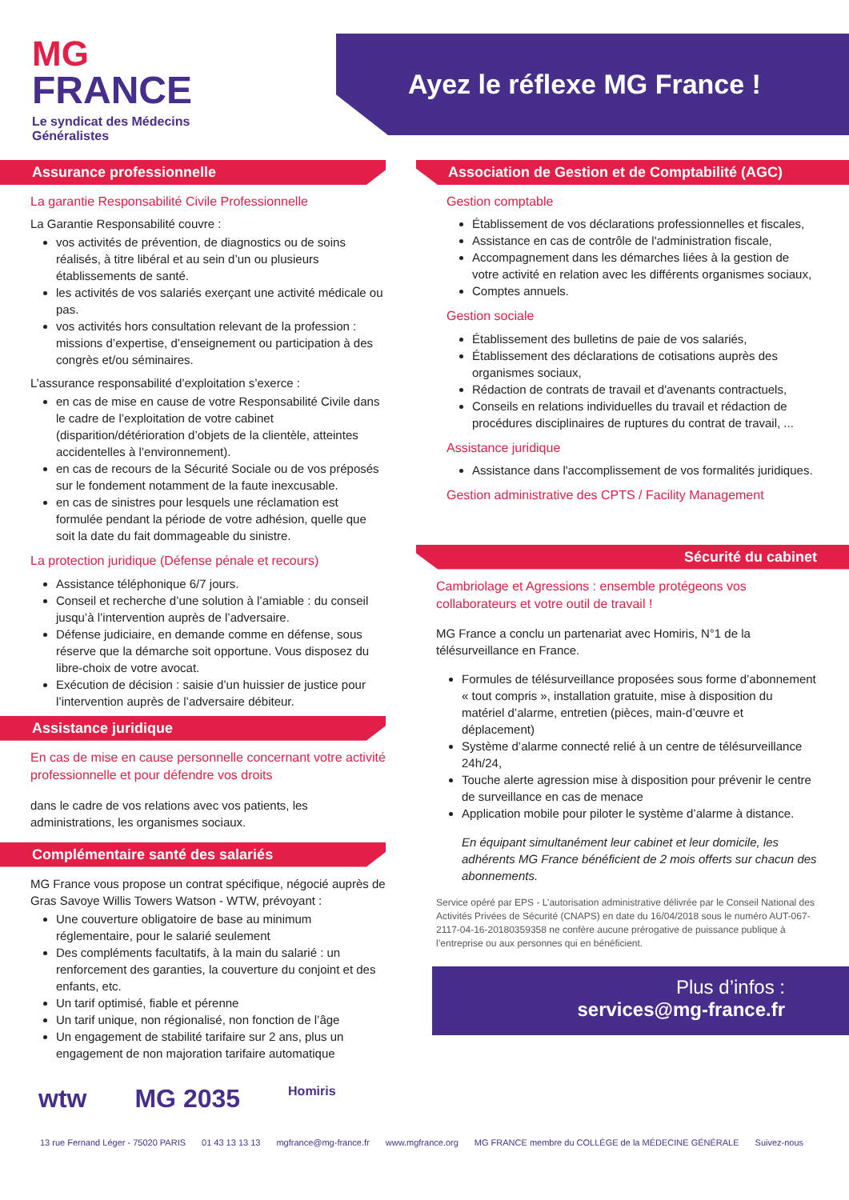MG
FRANCE
Le syndicat des Médecins
Généralistes
Ayez le réflexe MG France !
Assurance professionnelle
La garantie Responsabilité Civile Professionnelle
La Garantie Responsabilité couvre :
vos activités de prévention, de diagnostics ou de soins réalisés, à titre libéral et au sein d’un ou plusieurs établissements de santé.
les activités de vos salariés exerçant une activité médicale ou pas.
vos activités hors consultation relevant de la profession : missions d’expertise, d’enseignement ou participation à des congrès et/ou séminaires.
L’assurance responsabilité d’exploitation s’exerce :
en cas de mise en cause de votre Responsabilité Civile dans le cadre de l’exploitation de votre cabinet (disparition/détérioration d’objets de la clientèle, atteintes accidentelles à l’environnement).
en cas de recours de la Sécurité Sociale ou de vos préposés sur le fondement notamment de la faute inexcusable.
en cas de sinistres pour lesquels une réclamation est formulée pendant la période de votre adhésion, quelle que soit la date du fait dommageable du sinistre.
La protection juridique (Défense pénale et recours)
Assistance téléphonique 6/7 jours.
Conseil et recherche d’une solution à l’amiable : du conseil jusqu’à l’intervention auprès de l’adversaire.
Défense judiciaire, en demande comme en défense, sous réserve que la démarche soit opportune. Vous disposez du libre-choix de votre avocat.
Exécution de décision : saisie d’un huissier de justice pour l’intervention auprès de l’adversaire débiteur.
Assistance juridique
En cas de mise en cause personnelle concernant votre activité professionnelle et pour défendre vos droits
dans le cadre de vos relations avec vos patients, les administrations, les organismes sociaux.
Complémentaire santé des salariés
MG France vous propose un contrat spécifique, négocié auprès de Gras Savoye Willis Towers Watson - WTW, prévoyant :
Une couverture obligatoire de base au minimum réglementaire, pour le salarié seulement
Des compléments facultatifs, à la main du salarié : un renforcement des garanties, la couverture du conjoint et des enfants, etc.
Un tarif optimisé, fiable et pérenne
Un tarif unique, non régionalisé, non fonction de l’âge
Un engagement de stabilité tarifaire sur 2 ans, plus un engagement de non majoration tarifaire automatique
Association de Gestion et de Comptabilité (AGC)
Gestion comptable
Établissement de vos déclarations professionnelles et fiscales,
Assistance en cas de contrôle de l'administration fiscale,
Accompagnement dans les démarches liées à la gestion de votre activité en relation avec les différents organismes sociaux,
Comptes annuels.
Gestion sociale
Établissement des bulletins de paie de vos salariés,
Établissement des déclarations de cotisations auprès des organismes sociaux,
Rédaction de contrats de travail et d'avenants contractuels,
Conseils en relations individuelles du travail et rédaction de procédures disciplinaires de ruptures du contrat de travail, ...
Assistance juridique
Assistance dans l'accomplissement de vos formalités juridiques.
Gestion administrative des CPTS / Facility Management
Sécurité du cabinet
Cambriolage et Agressions : ensemble protégeons vos collaborateurs et votre outil de travail !
MG France a conclu un partenariat avec Homiris, N°1 de la télésurveillance en France.
Formules de télésurveillance proposées sous forme d’abonnement « tout compris », installation gratuite, mise à disposition du matériel d’alarme, entretien (pièces, main-d’œuvre et déplacement)
Système d’alarme connecté relié à un centre de télésurveillance 24h/24,
Touche alerte agression mise à disposition pour prévenir le centre de surveillance en cas de menace
Application mobile pour piloter le système d’alarme à distance.
En équipant simultanément leur cabinet et leur domicile, les adhérents MG France bénéficient de 2 mois offerts sur chacun des abonnements.
Service opéré par EPS - L’autorisation administrative délivrée par le Conseil National des Activités Privées de Sécurité (CNAPS) en date du 16/04/2018 sous le numéro AUT-067-2117-04-16-20180359358 ne confère aucune prérogative de puissance publique à l’entreprise ou aux personnes qui en bénéficient.
Plus d’infos :
services@mg-france.fr
wtw MG 2035 Homiris
13 rue Fernand Léger - 75020 PARIS 01 43 13 13 13 mgfrance@mg-france.fr www.mgfrance.org MG FRANCE membre du COLLÈGE de la MÉDECINE GÉNÉRALE Suivez-nous